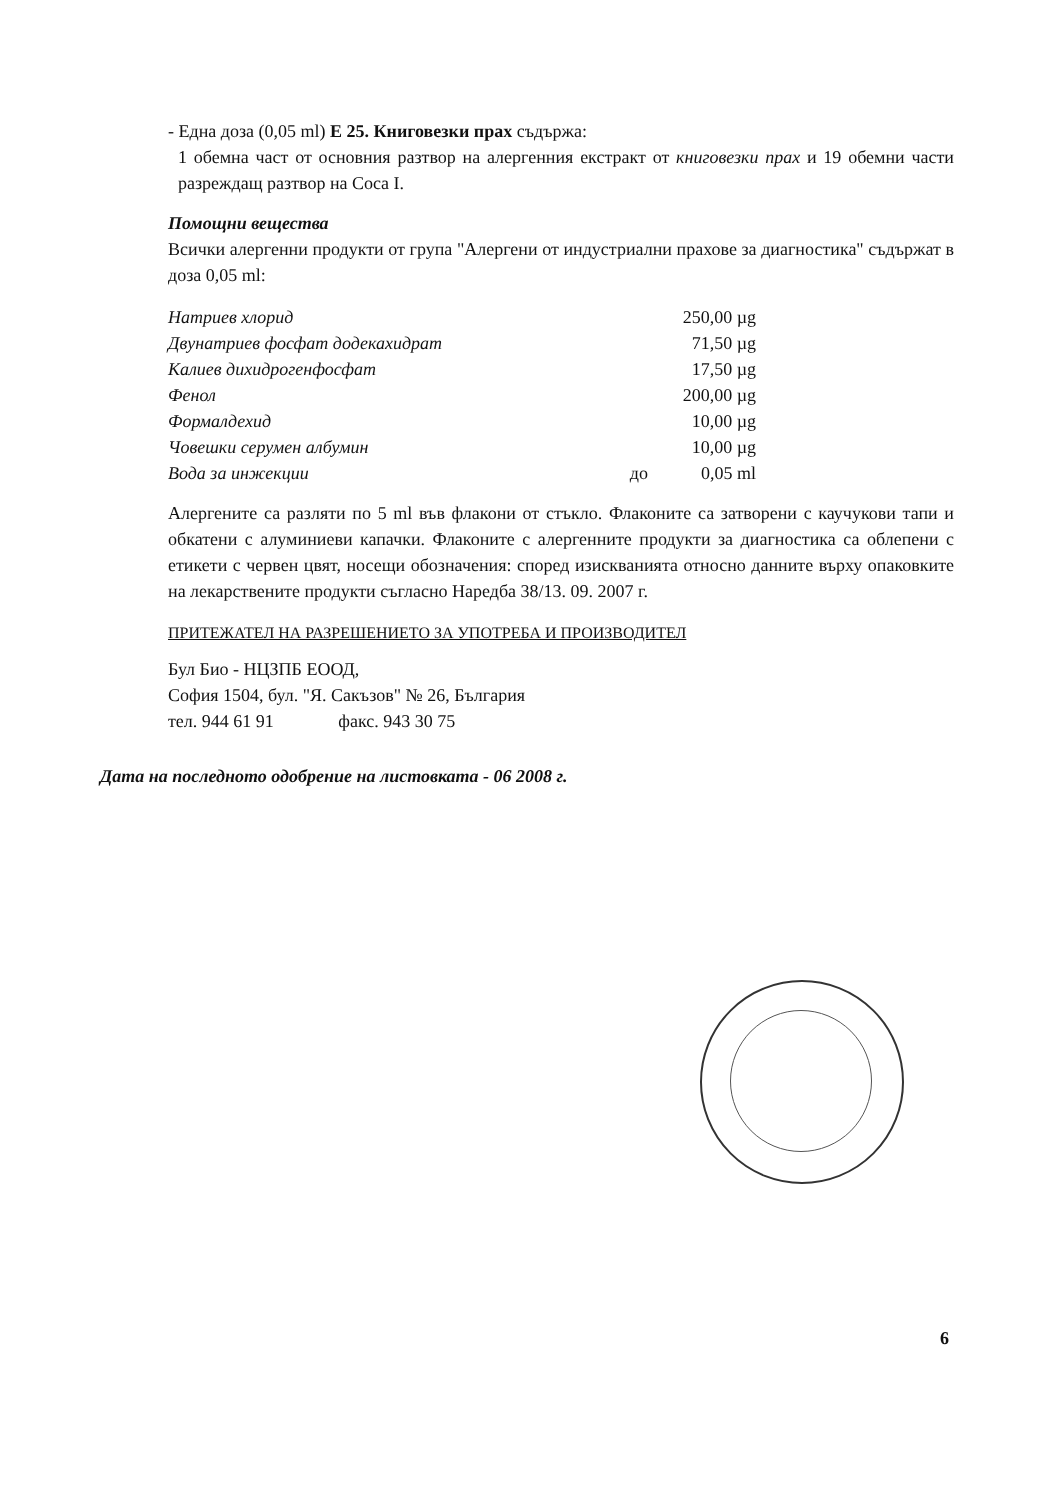- Една доза (0,05 ml) E 25. Книговезки прах съдържа:
1 обемна част от основния разтвор на алергенния екстракт от книговезки прах и 19 обемни части разреждащ разтвор на Coca I.
Помощни вещества
Всички алергенни продукти от група "Алергени от индустриални прахове за диагностика" съдържат в доза 0,05 ml:
| Натриев хлорид | | 250,00 µg |
| Двунатриев фосфат додекахидрат | | 71,50 µg |
| Калиев дихидрогенфосфат | | 17,50 µg |
| Фенол | | 200,00 µg |
| Формалдехид | | 10,00 µg |
| Човешки серумен албумин | | 10,00 µg |
| Вода за инжекции | до | 0,05 ml |
Алергените са разляти по 5 ml във флакони от стъкло. Флаконите са затворени с каучукови тапи и обкатени с алуминиеви капачки. Флаконите с алергенните продукти за диагностика са облепени с етикети с червен цвят, носещи обозначения: според изискванията относно данните върху опаковките на лекарствените продукти съгласно Наредба 38/13. 09. 2007 г.
ПРИТЕЖАТЕЛ НА РАЗРЕШЕНИЕТО ЗА УПОТРЕБА И ПРОИЗВОДИТЕЛ
Бул Био - НЦЗПБ ЕООД,
София 1504, бул. "Я. Сакъзов" № 26, България
тел. 944 61 91 факс. 943 30 75
Дата на последното одобрение на листовката - 06 2008 г.
6